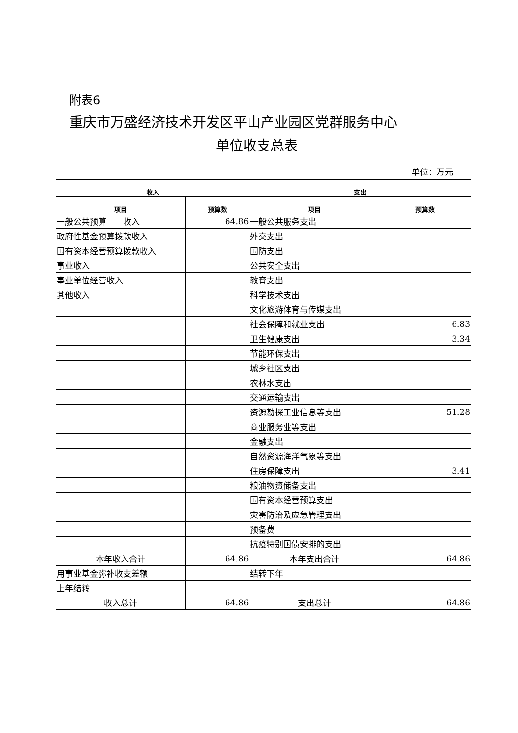附表6
重庆市万盛经济技术开发区平山产业园区党群服务中心
单位收支总表
单位：万元
| 收入 | | 支出 | |
| --- | --- | --- | --- |
| 项目 | 预算数 | 项目 | 预算数 |
| 一般公共预算 收入 | 64.86 | 一般公共服务支出 | |
| 政府性基金预算拨款收入 | | 外交支出 | |
| 国有资本经营预算拨款收入 | | 国防支出 | |
| 事业收入 | | 公共安全支出 | |
| 事业单位经营收入 | | 教育支出 | |
| 其他收入 | | 科学技术支出 | |
| | | 文化旅游体育与传媒支出 | |
| | | 社会保障和就业支出 | 6.83 |
| | | 卫生健康支出 | 3.34 |
| | | 节能环保支出 | |
| | | 城乡社区支出 | |
| | | 农林水支出 | |
| | | 交通运输支出 | |
| | | 资源勘探工业信息等支出 | 51.28 |
| | | 商业服务业等支出 | |
| | | 金融支出 | |
| | | 自然资源海洋气象等支出 | |
| | | 住房保障支出 | 3.41 |
| | | 粮油物资储备支出 | |
| | | 国有资本经营预算支出 | |
| | | 灾害防治及应急管理支出 | |
| | | 预备费 | |
| | | 抗疫特别国债安排的支出 | |
| 本年收入合计 | 64.86 | 本年支出合计 | 64.86 |
| 用事业基金弥补收支差额 | | 结转下年 | |
| 上年结转 | | | |
| 收入总计 | 64.86 | 支出总计 | 64.86 |